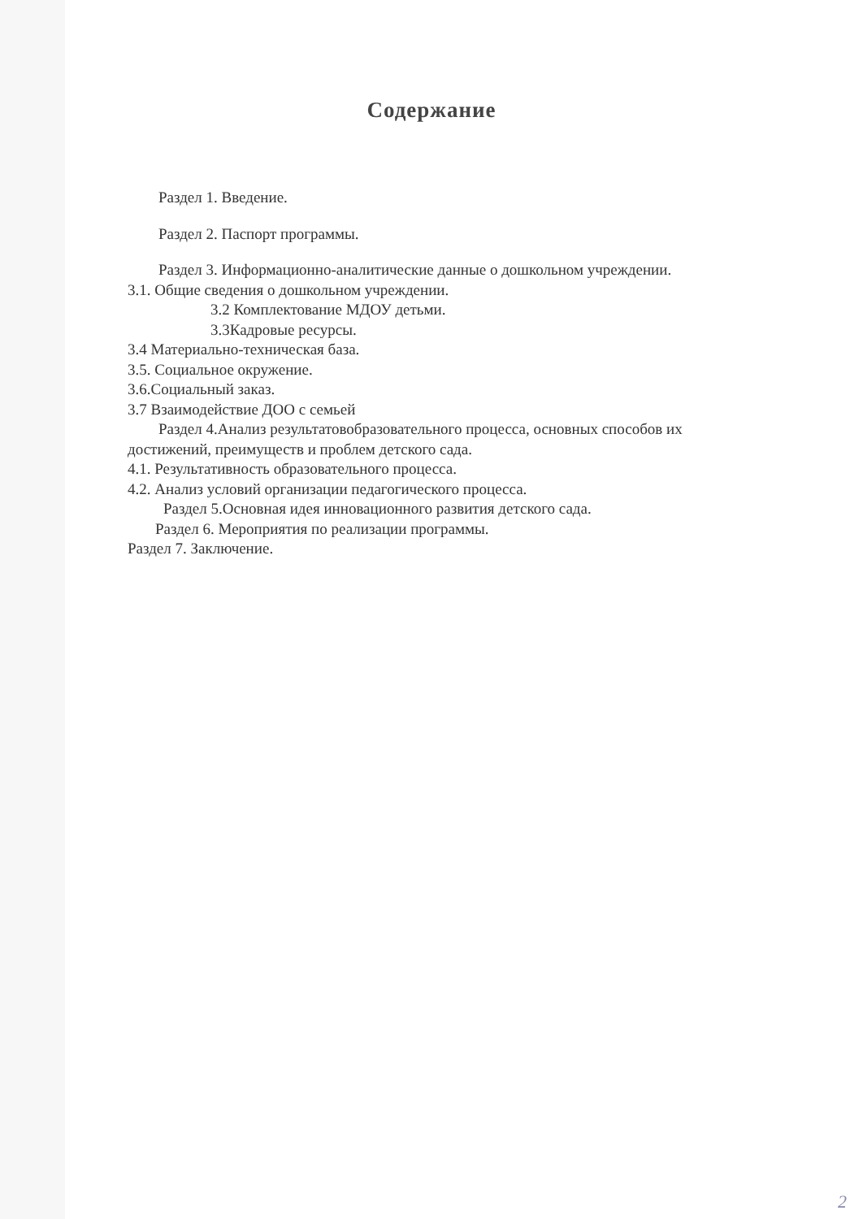Содержание
Раздел 1. Введение.
Раздел 2. Паспорт программы.
Раздел 3. Информационно-аналитические данные о дошкольном учреждении.
3.1. Общие сведения о дошкольном учреждении.
3.2 Комплектование МДОУ детьми.
3.3Кадровые ресурсы.
3.4 Материально-техническая база.
3.5. Социальное окружение.
3.6.Социальный заказ.
3.7 Взаимодействие ДОО с семьей
Раздел 4.Анализ результатовобразовательного процесса, основных способов их достижений, преимуществ и проблем детского сада.
4.1. Результативность образовательного процесса.
4.2. Анализ условий организации педагогического процесса.
Раздел 5.Основная идея инновационного развития детского сада.
Раздел 6. Мероприятия по реализации программы.
Раздел 7. Заключение.
2